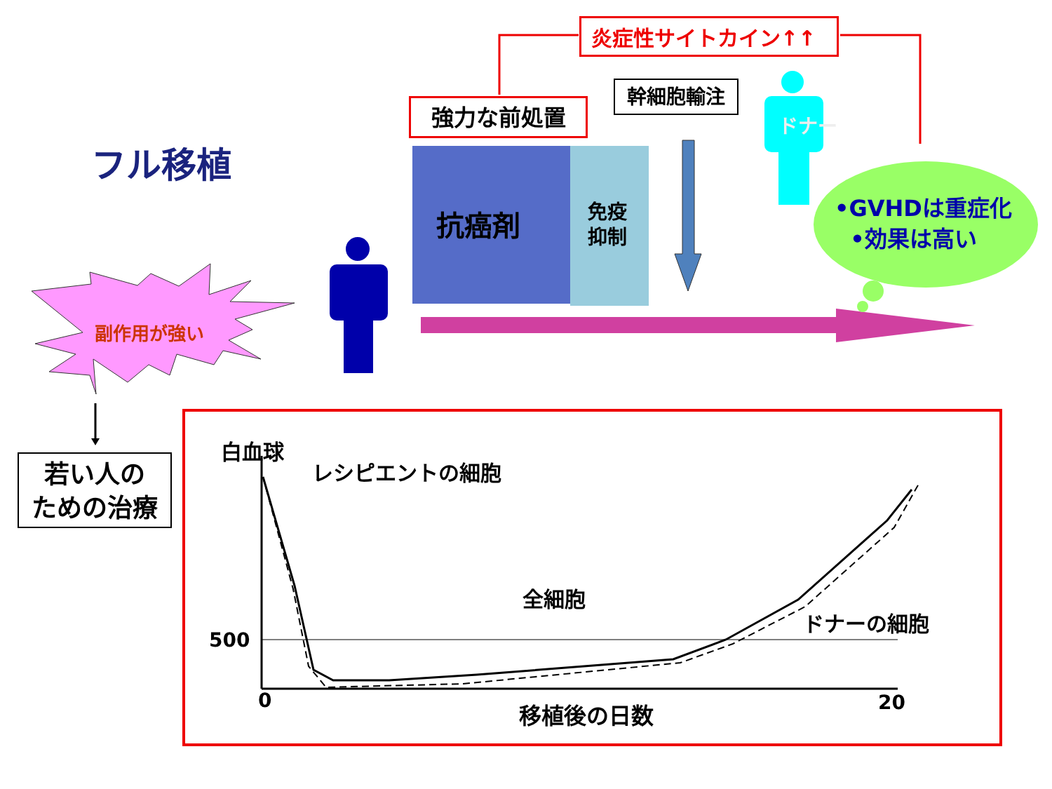フル移植
炎症性サイトカイン↑↑
強力な前処置
幹細胞輸注
抗癌剤
免疫
抑制
ドナー
•GVHDは重症化
•効果は高い
副作用が強い
若い人の
ための治療
白血球
レシピエントの細胞
全細胞
ドナーの細胞
500
0 20
移植後の日数